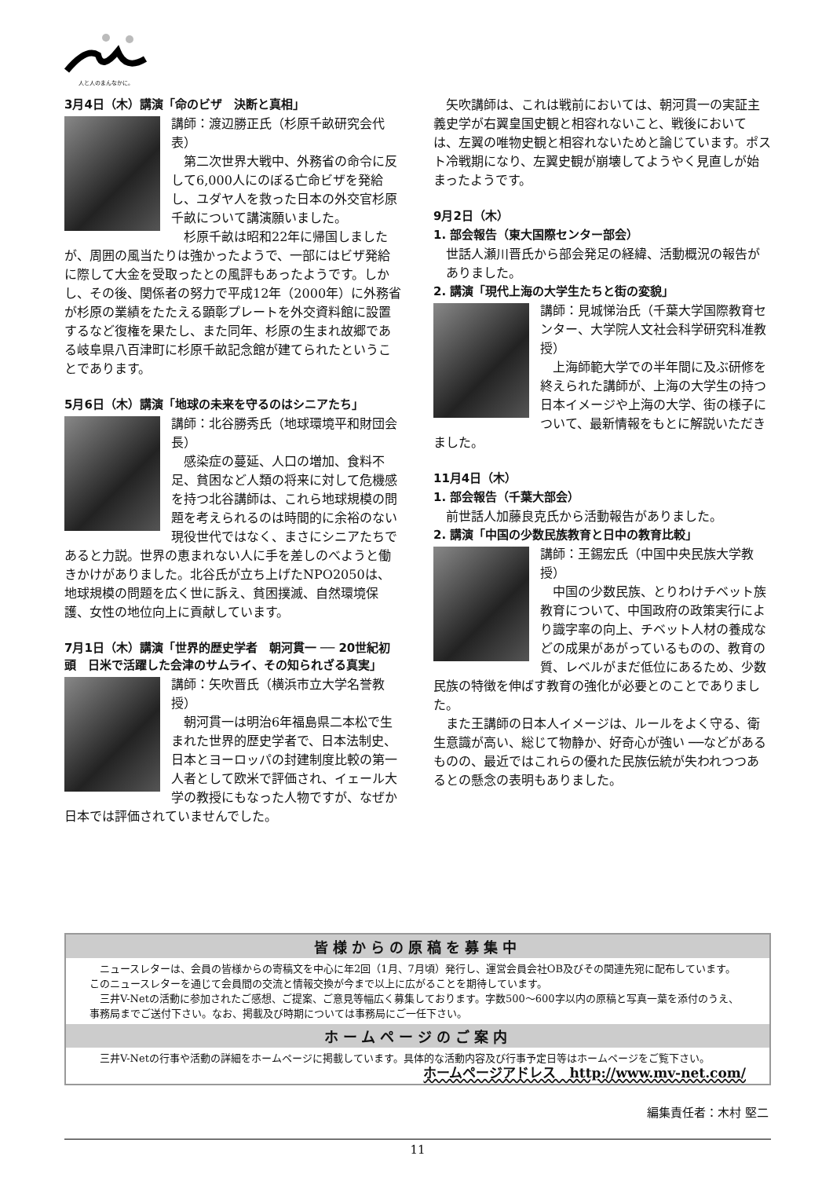人と人のまんなかに。
3月4日（木）講演「命のビザ　決断と真相」
講師：渡辺勝正氏（杉原千畝研究会代表）
第二次世界大戦中、外務省の命令に反して6,000人にのぼる亡命ビザを発給し、ユダヤ人を救った日本の外交官杉原千畝について講演願いました。
杉原千畝は昭和22年に帰国しましたが、周囲の風当たりは強かったようで、一部にはビザ発給に際して大金を受取ったとの風評もあったようです。しかし、その後、関係者の努力で平成12年（2000年）に外務省が杉原の業績をたたえる顕彰プレートを外交資料館に設置するなど復権を果たし、また同年、杉原の生まれ故郷である岐阜県八百津町に杉原千畝記念館が建てられたということであります。
5月6日（木）講演「地球の未来を守るのはシニアたち」
講師：北谷勝秀氏（地球環境平和財団会長）
感染症の蔓延、人口の増加、食料不足、貧困など人類の将来に対して危機感を持つ北谷講師は、これら地球規模の問題を考えられるのは時間的に余裕のない現役世代ではなく、まさにシニアたちであると力説。世界の恵まれない人に手を差しのべようと働きかけがありました。北谷氏が立ち上げたNPO2050は、地球規模の問題を広く世に訴え、貧困撲滅、自然環境保護、女性の地位向上に貢献しています。
7月1日（木）講演「世界的歴史学者　朝河貫一 ── 20世紀初頭　日米で活躍した会津のサムライ、その知られざる真実」
講師：矢吹晋氏（横浜市立大学名誉教授）
朝河貫一は明治6年福島県二本松で生まれた世界的歴史学者で、日本法制史、日本とヨーロッパの封建制度比較の第一人者として欧米で評価され、イェール大学の教授にもなった人物ですが、なぜか日本では評価されていませんでした。
矢吹講師は、これは戦前においては、朝河貫一の実証主義史学が右翼皇国史観と相容れないこと、戦後においては、左翼の唯物史観と相容れないためと論じています。ポスト冷戦期になり、左翼史観が崩壊してようやく見直しが始まったようです。
9月2日（木）
1. 部会報告（東大国際センター部会）
世話人瀬川晋氏から部会発足の経緯、活動概況の報告がありました。
2. 講演「現代上海の大学生たちと街の変貌」
講師：見城悌治氏（千葉大学国際教育センター、大学院人文社会科学研究科准教授）
上海師範大学での半年間に及ぶ研修を終えられた講師が、上海の大学生の持つ日本イメージや上海の大学、街の様子について、最新情報をもとに解説いただきました。
11月4日（木）
1. 部会報告（千葉大部会）
前世話人加藤良克氏から活動報告がありました。
2. 講演「中国の少数民族教育と日中の教育比較」
講師：王錫宏氏（中国中央民族大学教授）
中国の少数民族、とりわけチベット族教育について、中国政府の政策実行により識字率の向上、チベット人材の養成などの成果があがっているものの、教育の質、レベルがまだ低位にあるため、少数民族の特徴を伸ばす教育の強化が必要とのことでありました。
また王講師の日本人イメージは、ルールをよく守る、衛生意識が高い、総じて物静か、好奇心が強い ──などがあるものの、最近ではこれらの優れた民族伝統が失われつつあるとの懸念の表明もありました。
皆様からの原稿を募集中
ニュースレターは、会員の皆様からの寄稿文を中心に年2回（1月、7月頃）発行し、運営会員会社OB及びその関連先宛に配布しています。このニュースレターを通じて会員間の交流と情報交換が今まで以上に広がることを期待しています。
三井V-Netの活動に参加されたご感想、ご提案、ご意見等幅広く募集しております。字数500～600字以内の原稿と写真一葉を添付のうえ、事務局までご送付下さい。なお、掲載及び時期については事務局にご一任下さい。
ホームページのご案内
三井V-Netの行事や活動の詳細をホームページに掲載しています。具体的な活動内容及び行事予定日等はホームページをご覧下さい。
ホームページアドレス　http://www.mv-net.com/
編集責任者：木村 堅二
11